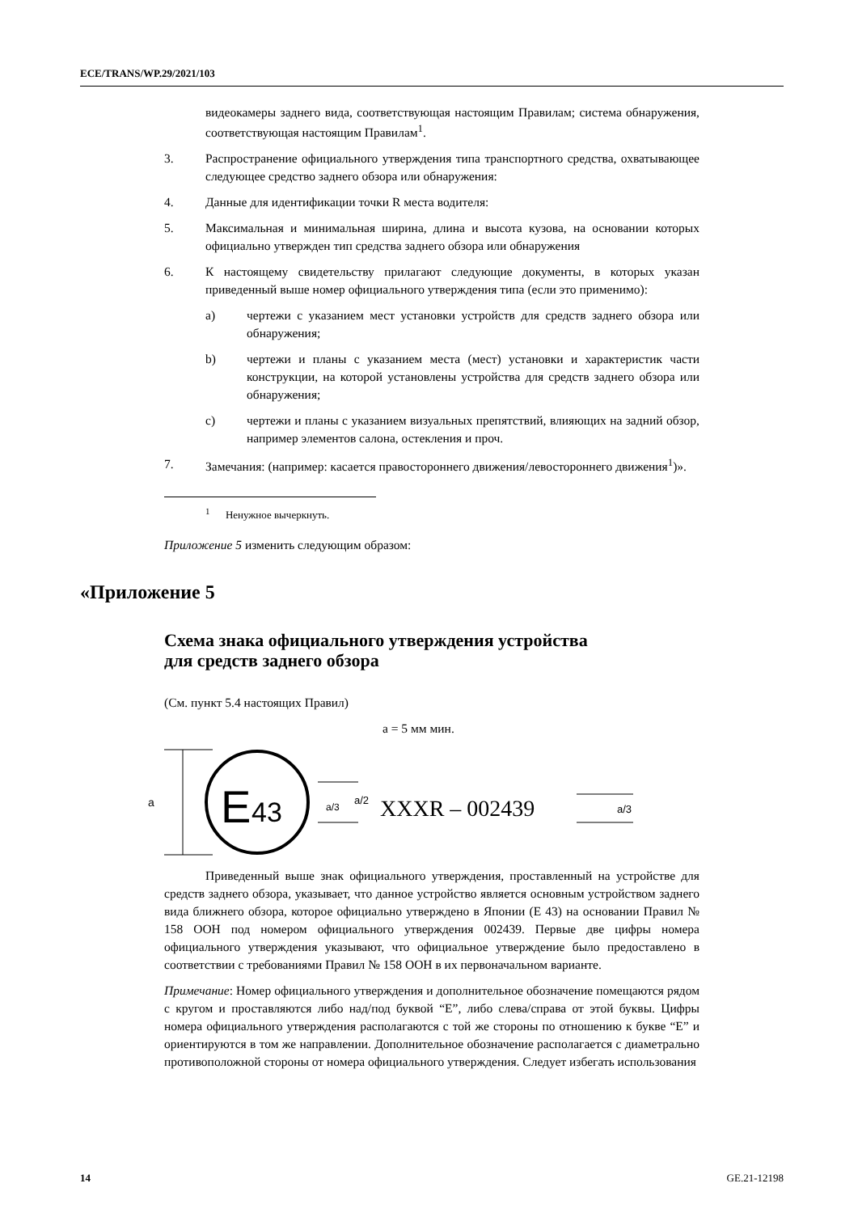ECE/TRANS/WP.29/2021/103
видеокамеры заднего вида, соответствующая настоящим Правилам; система обнаружения, соответствующая настоящим Правилам<sup>1</sup>.
3. Распространение официального утверждения типа транспортного средства, охватывающее следующее средство заднего обзора или обнаружения:
4. Данные для идентификации точки R места водителя:
5. Максимальная и минимальная ширина, длина и высота кузова, на основании которых официально утвержден тип средства заднего обзора или обнаружения
6. К настоящему свидетельству прилагают следующие документы, в которых указан приведенный выше номер официального утверждения типа (если это применимо):
a) чертежи с указанием мест установки устройств для средств заднего обзора или обнаружения;
b) чертежи и планы с указанием места (мест) установки и характеристик части конструкции, на которой установлены устройства для средств заднего обзора или обнаружения;
c) чертежи и планы с указанием визуальных препятствий, влияющих на задний обзор, например элементов салона, остекления и проч.
7. Замечания: (например: касается правостороннего движения/левостороннего движения<sup>1</sup>)».
<sup>1</sup> Ненужное вычеркнуть.
Приложение 5 изменить следующим образом:
«Приложение 5
Схема знака официального утверждения устройства
для средств заднего обзора
(См. пункт 5.4 настоящих Правил)
a = 5 мм мин.
a
E
43
a/3
a/2
XXXR – 002439
a/3
Приведенный выше знак официального утверждения, проставленный на устройстве для средств заднего обзора, указывает, что данное устройство является основным устройством заднего вида ближнего обзора, которое официально утверждено в Японии (E 43) на основании Правил № 158 ООН под номером официального утверждения 002439. Первые две цифры номера официального утверждения указывают, что официальное утверждение было предоставлено в соответствии с требованиями Правил № 158 ООН в их первоначальном варианте.
Примечание: Номер официального утверждения и дополнительное обозначение помещаются рядом с кругом и проставляются либо над/под буквой “E”, либо слева/справа от этой буквы. Цифры номера официального утверждения располагаются с той же стороны по отношению к букве “E” и ориентируются в том же направлении. Дополнительное обозначение располагается с диаметрально противоположной стороны от номера официального утверждения. Следует избегать использования
14 GE.21-12198